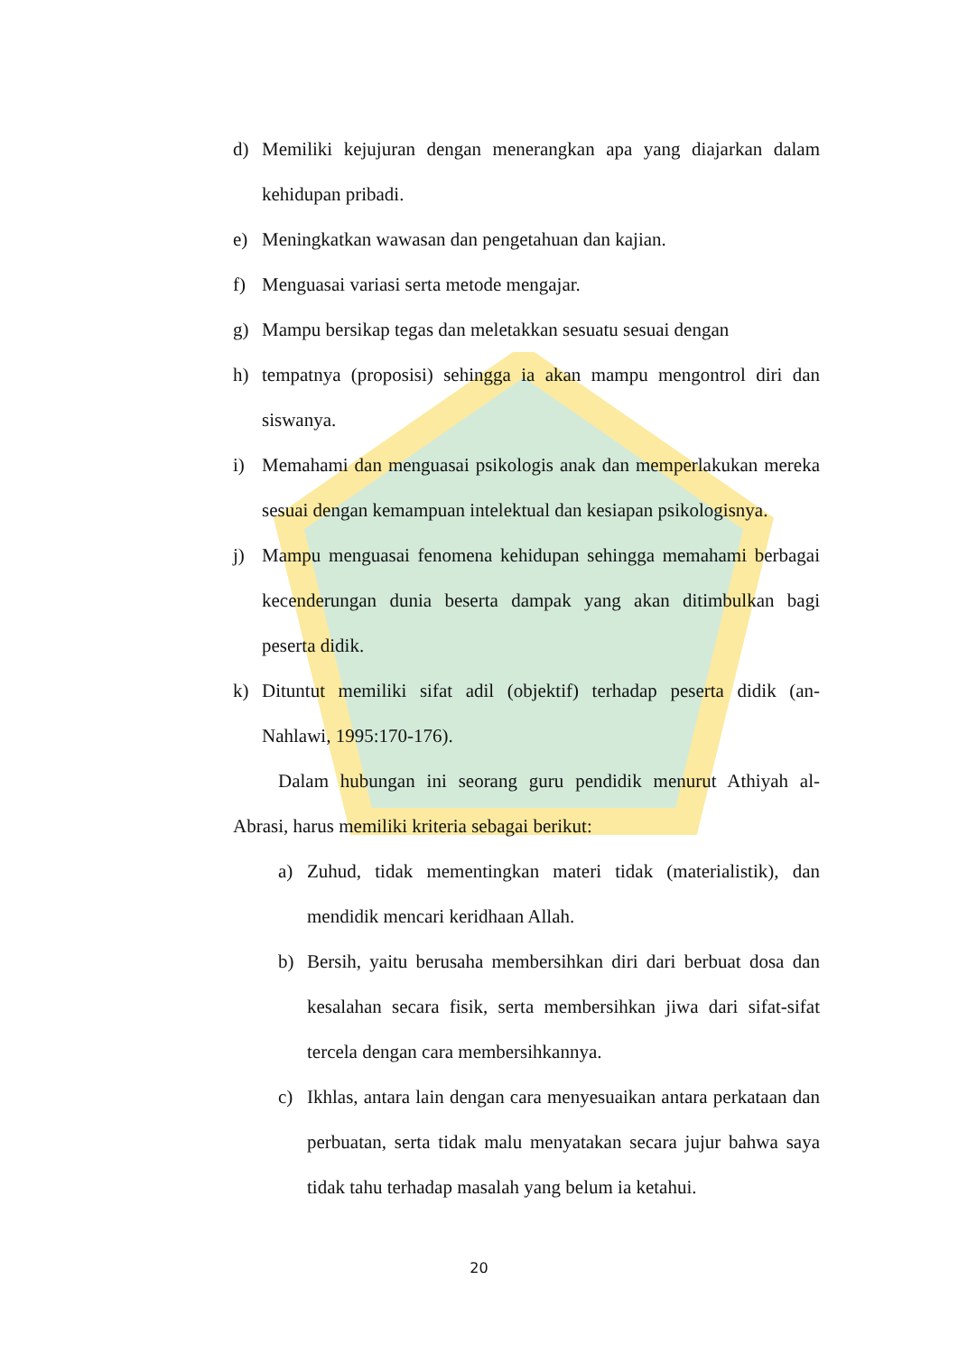d) Memiliki kejujuran dengan menerangkan apa yang diajarkan dalam kehidupan pribadi.
e) Meningkatkan wawasan dan pengetahuan dan kajian.
f) Menguasai variasi serta metode mengajar.
g) Mampu bersikap tegas dan meletakkan sesuatu sesuai dengan
h) tempatnya (proposisi) sehingga ia akan mampu mengontrol diri dan siswanya.
i) Memahami dan menguasai psikologis anak dan memperlakukan mereka sesuai dengan kemampuan intelektual dan kesiapan psikologisnya.
j) Mampu menguasai fenomena kehidupan sehingga memahami berbagai kecenderungan dunia beserta dampak yang akan ditimbulkan bagi peserta didik.
k) Dituntut memiliki sifat adil (objektif) terhadap peserta didik (an-Nahlawi, 1995:170-176).
Dalam hubungan ini seorang guru pendidik menurut Athiyah al-Abrasi, harus memiliki kriteria sebagai berikut:
a) Zuhud, tidak mementingkan materi tidak (materialistik), dan mendidik mencari keridhaan Allah.
b) Bersih, yaitu berusaha membersihkan diri dari berbuat dosa dan kesalahan secara fisik, serta membersihkan jiwa dari sifat-sifat tercela dengan cara membersihkannya.
c) Ikhlas, antara lain dengan cara menyesuaikan antara perkataan dan perbuatan, serta tidak malu menyatakan secara jujur bahwa saya tidak tahu terhadap masalah yang belum ia ketahui.
20